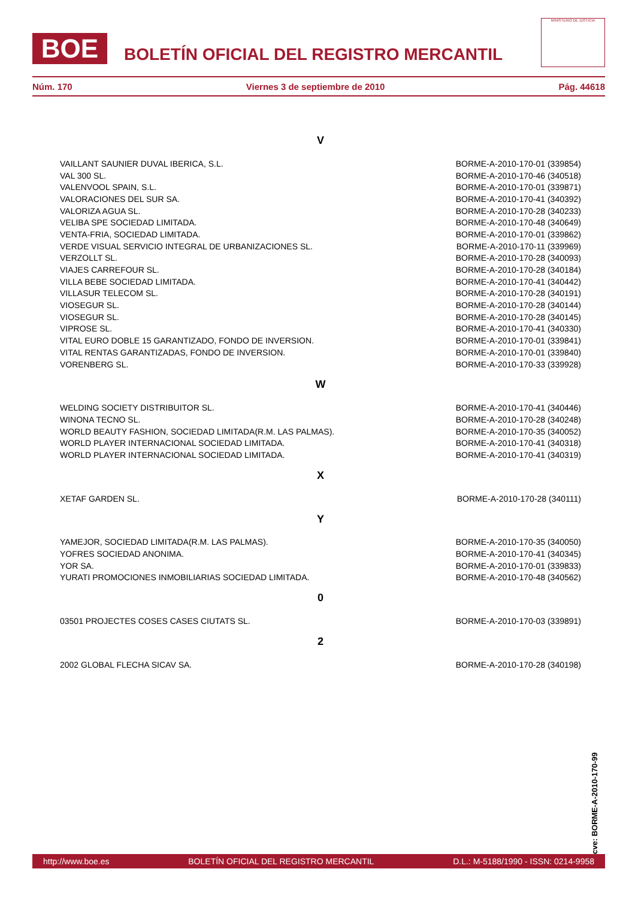BOE BOLETÍN OFICIAL DEL REGISTRO MERCANTIL
MINISTERIO DE JUSTICIA
Núm. 170 Viernes 3 de septiembre de 2010 Pág. 44618
V
| VAILLANT SAUNIER DUVAL IBERICA, S.L. | BORME-A-2010-170-01 (339854) |
| VAL 300 SL. | BORME-A-2010-170-46 (340518) |
| VALENVOOL SPAIN, S.L. | BORME-A-2010-170-01 (339871) |
| VALORACIONES DEL SUR SA. | BORME-A-2010-170-41 (340392) |
| VALORIZA AGUA SL. | BORME-A-2010-170-28 (340233) |
| VELIBA SPE SOCIEDAD LIMITADA. | BORME-A-2010-170-48 (340649) |
| VENTA-FRIA, SOCIEDAD LIMITADA. | BORME-A-2010-170-01 (339862) |
| VERDE VISUAL SERVICIO INTEGRAL DE URBANIZACIONES SL. | BORME-A-2010-170-11 (339969) |
| VERZOLLT SL. | BORME-A-2010-170-28 (340093) |
| VIAJES CARREFOUR SL. | BORME-A-2010-170-28 (340184) |
| VILLA BEBE SOCIEDAD LIMITADA. | BORME-A-2010-170-41 (340442) |
| VILLASUR TELECOM SL. | BORME-A-2010-170-28 (340191) |
| VIOSEGUR SL. | BORME-A-2010-170-28 (340144) |
| VIOSEGUR SL. | BORME-A-2010-170-28 (340145) |
| VIPROSE SL. | BORME-A-2010-170-41 (340330) |
| VITAL EURO DOBLE 15 GARANTIZADO, FONDO DE INVERSION. | BORME-A-2010-170-01 (339841) |
| VITAL RENTAS GARANTIZADAS, FONDO DE INVERSION. | BORME-A-2010-170-01 (339840) |
| VORENBERG SL. | BORME-A-2010-170-33 (339928) |
W
| WELDING SOCIETY DISTRIBUITOR SL. | BORME-A-2010-170-41 (340446) |
| WINONA TECNO SL. | BORME-A-2010-170-28 (340248) |
| WORLD BEAUTY FASHION, SOCIEDAD LIMITADA(R.M. LAS PALMAS). | BORME-A-2010-170-35 (340052) |
| WORLD PLAYER INTERNACIONAL SOCIEDAD LIMITADA. | BORME-A-2010-170-41 (340318) |
| WORLD PLAYER INTERNACIONAL SOCIEDAD LIMITADA. | BORME-A-2010-170-41 (340319) |
X
| XETAF GARDEN SL. | BORME-A-2010-170-28 (340111) |
Y
| YAMEJOR, SOCIEDAD LIMITADA(R.M. LAS PALMAS). | BORME-A-2010-170-35 (340050) |
| YOFRES SOCIEDAD ANONIMA. | BORME-A-2010-170-41 (340345) |
| YOR SA. | BORME-A-2010-170-01 (339833) |
| YURATI PROMOCIONES INMOBILIARIAS SOCIEDAD LIMITADA. | BORME-A-2010-170-48 (340562) |
0
| 03501 PROJECTES COSES CASES CIUTATS SL. | BORME-A-2010-170-03 (339891) |
2
| 2002 GLOBAL FLECHA SICAV SA. | BORME-A-2010-170-28 (340198) |
cve: BORME-A-2010-170-99
http://www.boe.es BOLETÍN OFICIAL DEL REGISTRO MERCANTIL D.L.: M-5188/1990 - ISSN: 0214-9958